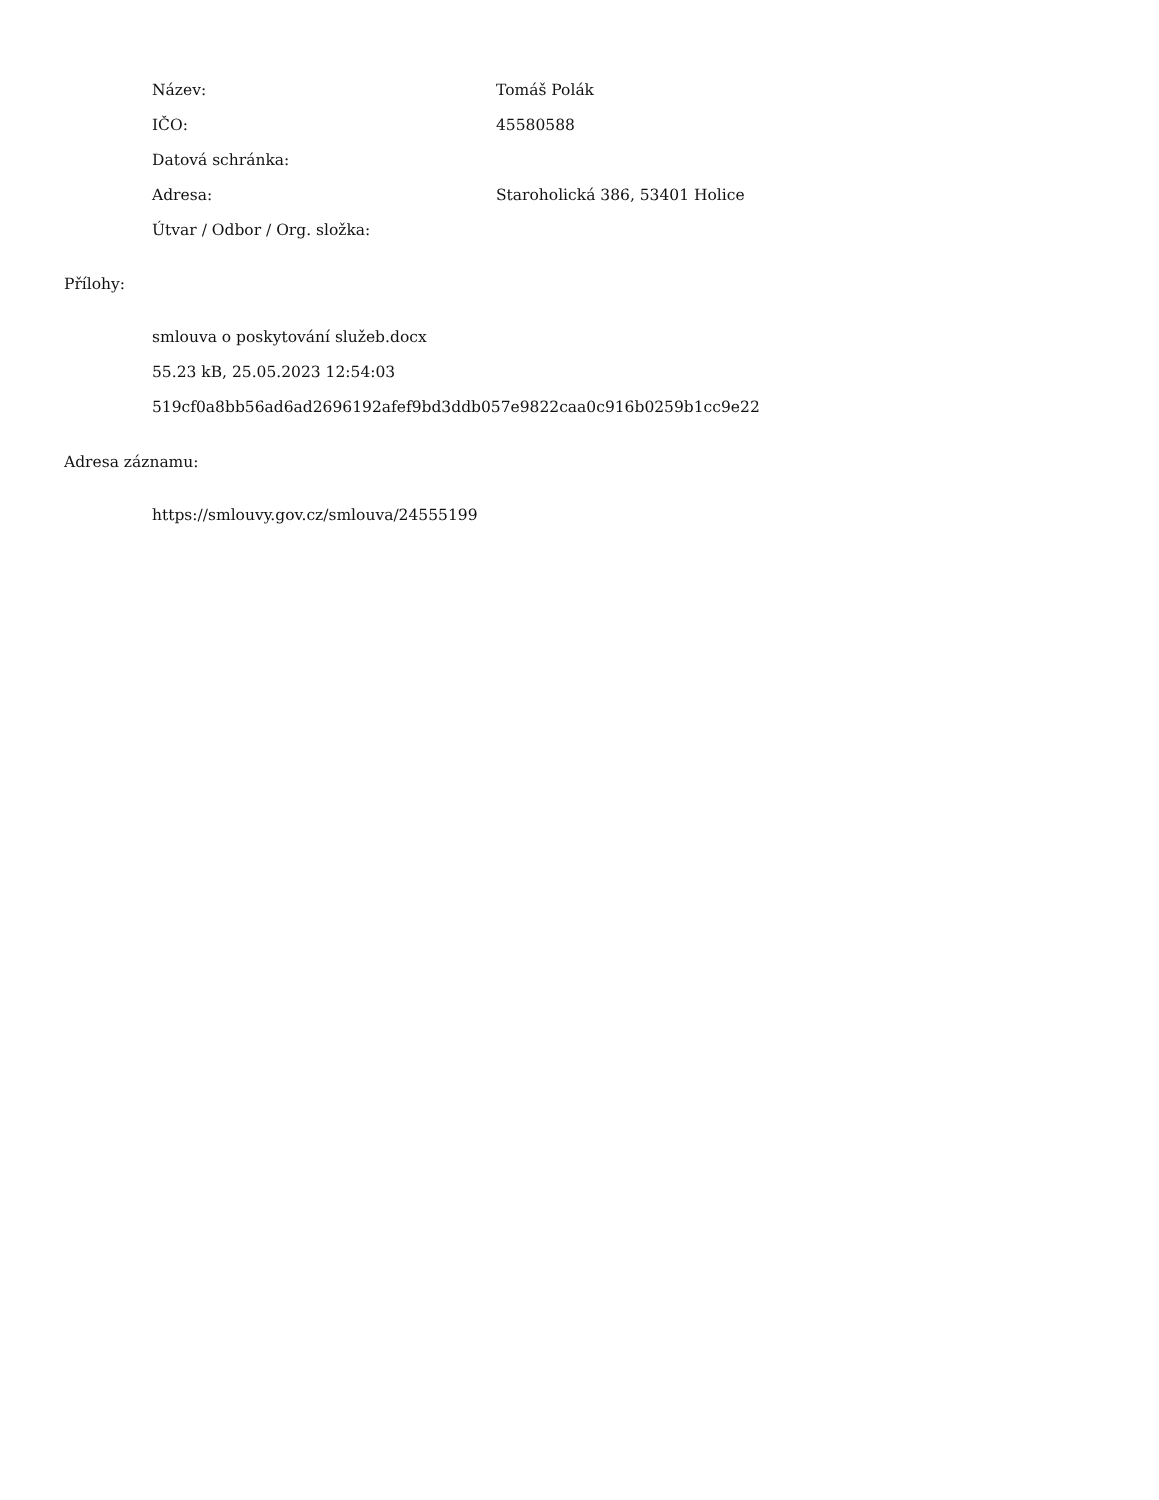| Název: | Tomáš Polák |
| IČO: | 45580588 |
| Datová schránka: | |
| Adresa: | Staroholická 386, 53401 Holice |
| Útvar / Odbor / Org. složka: | |
Přílohy:
smlouva o poskytování služeb.docx
55.23 kB, 25.05.2023 12:54:03
519cf0a8bb56ad6ad2696192afef9bd3ddb057e9822caa0c916b0259b1cc9e22
Adresa záznamu:
https://smlouvy.gov.cz/smlouva/24555199